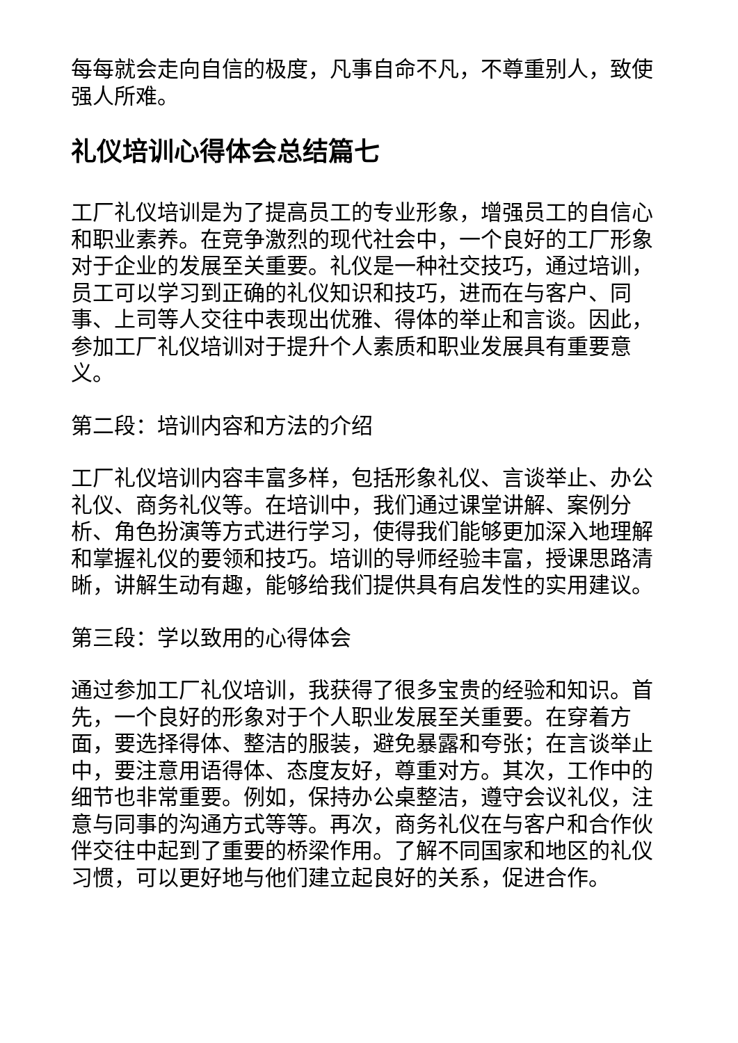每每就会走向自信的极度，凡事自命不凡，不尊重别人，致使强人所难。
礼仪培训心得体会总结篇七
工厂礼仪培训是为了提高员工的专业形象，增强员工的自信心和职业素养。在竞争激烈的现代社会中，一个良好的工厂形象对于企业的发展至关重要。礼仪是一种社交技巧，通过培训，员工可以学习到正确的礼仪知识和技巧，进而在与客户、同事、上司等人交往中表现出优雅、得体的举止和言谈。因此，参加工厂礼仪培训对于提升个人素质和职业发展具有重要意义。
第二段：培训内容和方法的介绍
工厂礼仪培训内容丰富多样，包括形象礼仪、言谈举止、办公礼仪、商务礼仪等。在培训中，我们通过课堂讲解、案例分析、角色扮演等方式进行学习，使得我们能够更加深入地理解和掌握礼仪的要领和技巧。培训的导师经验丰富，授课思路清晰，讲解生动有趣，能够给我们提供具有启发性的实用建议。
第三段：学以致用的心得体会
通过参加工厂礼仪培训，我获得了很多宝贵的经验和知识。首先，一个良好的形象对于个人职业发展至关重要。在穿着方面，要选择得体、整洁的服装，避免暴露和夸张；在言谈举止中，要注意用语得体、态度友好，尊重对方。其次，工作中的细节也非常重要。例如，保持办公桌整洁，遵守会议礼仪，注意与同事的沟通方式等等。再次，商务礼仪在与客户和合作伙伴交往中起到了重要的桥梁作用。了解不同国家和地区的礼仪习惯，可以更好地与他们建立起良好的关系，促进合作。